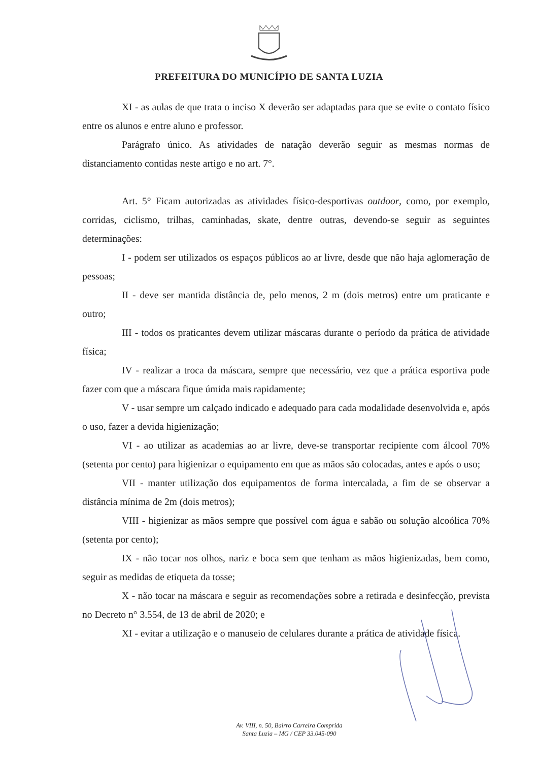PREFEITURA DO MUNICÍPIO DE SANTA LUZIA
XI - as aulas de que trata o inciso X deverão ser adaptadas para que se evite o contato físico entre os alunos e entre aluno e professor.
Parágrafo único. As atividades de natação deverão seguir as mesmas normas de distanciamento contidas neste artigo e no art. 7°.
Art. 5° Ficam autorizadas as atividades físico-desportivas outdoor, como, por exemplo, corridas, ciclismo, trilhas, caminhadas, skate, dentre outras, devendo-se seguir as seguintes determinações:
I - podem ser utilizados os espaços públicos ao ar livre, desde que não haja aglomeração de pessoas;
II - deve ser mantida distância de, pelo menos, 2 m (dois metros) entre um praticante e outro;
III - todos os praticantes devem utilizar máscaras durante o período da prática de atividade física;
IV - realizar a troca da máscara, sempre que necessário, vez que a prática esportiva pode fazer com que a máscara fique úmida mais rapidamente;
V - usar sempre um calçado indicado e adequado para cada modalidade desenvolvida e, após o uso, fazer a devida higienização;
VI - ao utilizar as academias ao ar livre, deve-se transportar recipiente com álcool 70% (setenta por cento) para higienizar o equipamento em que as mãos são colocadas, antes e após o uso;
VII - manter utilização dos equipamentos de forma intercalada, a fim de se observar a distância mínima de 2m (dois metros);
VIII - higienizar as mãos sempre que possível com água e sabão ou solução alcoólica 70% (setenta por cento);
IX - não tocar nos olhos, nariz e boca sem que tenham as mãos higienizadas, bem como, seguir as medidas de etiqueta da tosse;
X - não tocar na máscara e seguir as recomendações sobre a retirada e desinfecção, prevista no Decreto n° 3.554, de 13 de abril de 2020; e
XI - evitar a utilização e o manuseio de celulares durante a prática de atividade física.
Av. VIII, n. 50, Bairro Carreira Comprida
Santa Luzia – MG / CEP 33.045-090